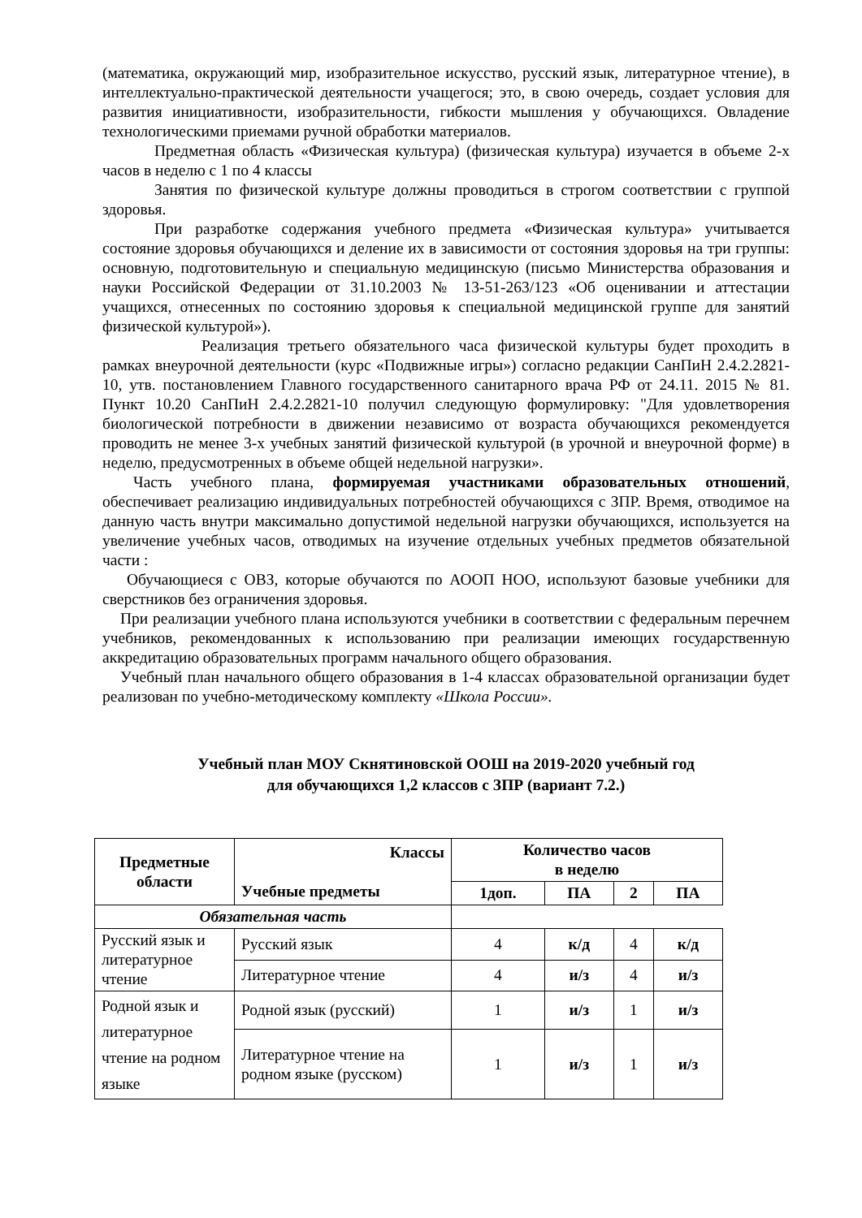(математика, окружающий мир, изобразительное искусство, русский язык, литературное чтение), в интеллектуально-практической деятельности учащегося; это, в свою очередь, создает условия для развития инициативности, изобразительности, гибкости мышления у обучающихся. Овладение технологическими приемами ручной обработки материалов.
Предметная область «Физическая культура) (физическая культура) изучается в объеме 2-х часов в неделю с 1 по 4 классы
Занятия по физической культуре должны проводиться в строгом соответствии с группой здоровья.
При разработке содержания учебного предмета «Физическая культура» учитывается состояние здоровья обучающихся и деление их в зависимости от состояния здоровья на три группы: основную, подготовительную и специальную медицинскую (письмо Министерства образования и науки Российской Федерации от 31.10.2003 № 13-51-263/123 «Об оценивании и аттестации учащихся, отнесенных по состоянию здоровья к специальной медицинской группе для занятий физической культурой»).
Реализация третьего обязательного часа физической культуры будет проходить в рамках внеурочной деятельности (курс «Подвижные игры») согласно редакции СанПиН 2.4.2.2821-10, утв. постановлением Главного государственного санитарного врача РФ от 24.11. 2015 № 81. Пункт 10.20 СанПиН 2.4.2.2821-10 получил следующую формулировку: "Для удовлетворения биологической потребности в движении независимо от возраста обучающихся рекомендуется проводить не менее 3-х учебных занятий физической культурой (в урочной и внеурочной форме) в неделю, предусмотренных в объеме общей недельной нагрузки».
Часть учебного плана, формируемая участниками образовательных отношений, обеспечивает реализацию индивидуальных потребностей обучающихся с ЗПР. Время, отводимое на данную часть внутри максимально допустимой недельной нагрузки обучающихся, используется на увеличение учебных часов, отводимых на изучение отдельных учебных предметов обязательной части :
Обучающиеся с ОВЗ, которые обучаются по АООП НОО, используют базовые учебники для сверстников без ограничения здоровья.
При реализации учебного плана используются учебники в соответствии с федеральным перечнем учебников, рекомендованных к использованию при реализации имеющих государственную аккредитацию образовательных программ начального общего образования.
Учебный план начального общего образования в 1-4 классах образовательной организации будет реализован по учебно-методическому комплекту «Школа России».
Учебный план МОУ Скнятиновской ООШ на 2019-2020 учебный год
для обучающихся 1,2 классов с ЗПР (вариант 7.2.)
| Предметные области | Классы Учебные предметы | Количество часов в неделю | | | |
| --- | --- | --- | --- | --- | --- |
| | | 1доп. | ПА | 2 | ПА |
| Обязательная часть | | | | | |
| Русский язык и литературное чтение | Русский язык | 4 | к/д | 4 | к/д |
| | Литературное чтение | 4 | и/з | 4 | и/з |
| Родной язык и литературное чтение на родном языке | Родной язык (русский) | 1 | и/з | 1 | и/з |
| | Литературное чтение на родном языке (русском) | 1 | и/з | 1 | и/з |